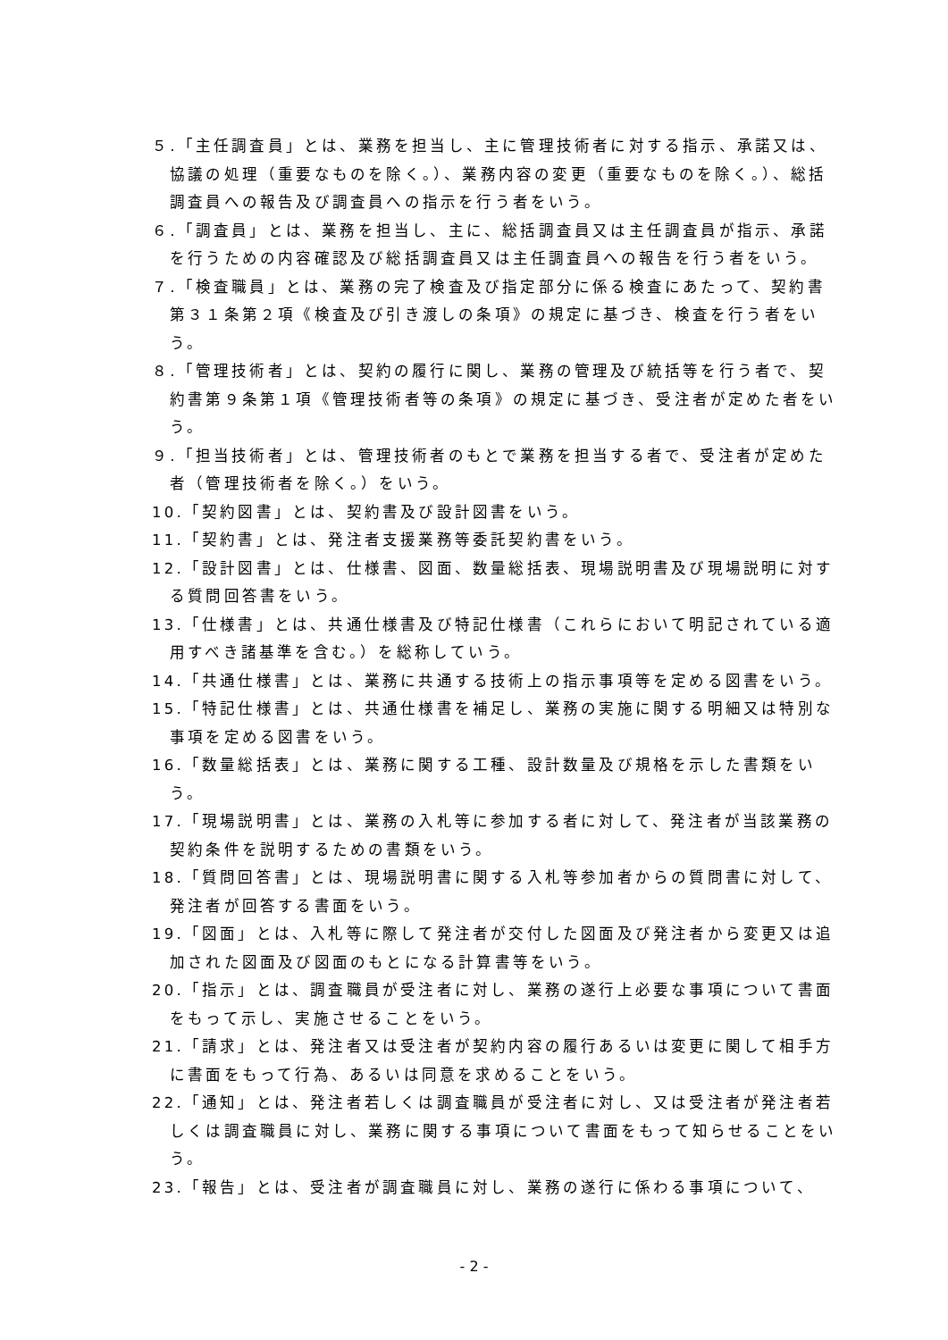５.「主任調査員」とは、業務を担当し、主に管理技術者に対する指示、承諾又は、協議の処理（重要なものを除く。）、業務内容の変更（重要なものを除く。）、総括調査員への報告及び調査員への指示を行う者をいう。
６.「調査員」とは、業務を担当し、主に、総括調査員又は主任調査員が指示、承諾を行うための内容確認及び総括調査員又は主任調査員への報告を行う者をいう。
７.「検査職員」とは、業務の完了検査及び指定部分に係る検査にあたって、契約書第３１条第２項《検査及び引き渡しの条項》の規定に基づき、検査を行う者をいう。
８.「管理技術者」とは、契約の履行に関し、業務の管理及び統括等を行う者で、契約書第９条第１項《管理技術者等の条項》の規定に基づき、受注者が定めた者をいう。
９.「担当技術者」とは、管理技術者のもとで業務を担当する者で、受注者が定めた者（管理技術者を除く。）をいう。
10.「契約図書」とは、契約書及び設計図書をいう。
11.「契約書」とは、発注者支援業務等委託契約書をいう。
12.「設計図書」とは、仕様書、図面、数量総括表、現場説明書及び現場説明に対する質問回答書をいう。
13.「仕様書」とは、共通仕様書及び特記仕様書（これらにおいて明記されている適用すべき諸基準を含む。）を総称していう。
14.「共通仕様書」とは、業務に共通する技術上の指示事項等を定める図書をいう。
15.「特記仕様書」とは、共通仕様書を補足し、業務の実施に関する明細又は特別な事項を定める図書をいう。
16.「数量総括表」とは、業務に関する工種、設計数量及び規格を示した書類をいう。
17.「現場説明書」とは、業務の入札等に参加する者に対して、発注者が当該業務の契約条件を説明するための書類をいう。
18.「質問回答書」とは、現場説明書に関する入札等参加者からの質問書に対して、発注者が回答する書面をいう。
19.「図面」とは、入札等に際して発注者が交付した図面及び発注者から変更又は追加された図面及び図面のもとになる計算書等をいう。
20.「指示」とは、調査職員が受注者に対し、業務の遂行上必要な事項について書面をもって示し、実施させることをいう。
21.「請求」とは、発注者又は受注者が契約内容の履行あるいは変更に関して相手方に書面をもって行為、あるいは同意を求めることをいう。
22.「通知」とは、発注者若しくは調査職員が受注者に対し、又は受注者が発注者若しくは調査職員に対し、業務に関する事項について書面をもって知らせることをいう。
23.「報告」とは、受注者が調査職員に対し、業務の遂行に係わる事項について、
- 2 -